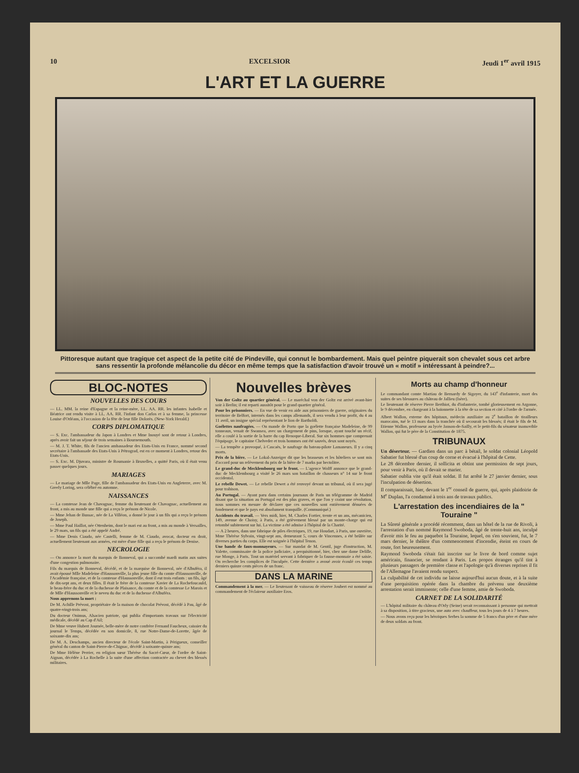10 EXCELSIOR Jeudi 1<sup>er</sup> avril 1915
L'ART ET LA GUERRE
Pittoresque autant que tragique cet aspect de la petite cité de Pindeville, qui connut le bombardement. Mais quel peintre piquerait son chevalet sous cet arbre sans ressentir la profonde mélancolie du décor en même temps que la satisfaction d'avoir trouvé un « motif » intéressant à peindre?...
BLOC-NOTES
NOUVELLES DES COURS
— LL. MM. la reine d'Espagne et la reine-mère, LL. AA. RR. les infantes Isabelle et Béatrice ont rendu visite à LL. AA. RR. l'infant don Carlos et à sa femme, la princesse Louise d'Orléans, à l'occasion de la fête de leur fille Dolorès. (New-York Herald.)
CORPS DIPLOMATIQUE
— S. Exc. l'ambassadeur du Japon à Londres et Mme Inouyé sont de retour à Londres, après avoir fait un séjour de trois semaines à Bournemouth.
— M. J. T. White, fils de l'ancien ambassadeur des Etats-Unis en France, nommé second secrétaire à l'ambassade des Etats-Unis à Pétrograd, est en ce moment à Londres, retour des Etats-Unis.
— S. Exc. M. Djuvara, ministre de Roumanie à Bruxelles, a quitté Paris, où il était venu passer quelques jours.
MARIAGES
— Le mariage de Mlle Page, fille de l'ambassadeur des Etats-Unis en Angleterre, avec M. Greely Loring, sera célébré en automne.
NAISSANCES
— La comtesse Jean de Chavagnac, femme du lieutenant de Chavagnac, actuellement au front, a mis au monde une fille qui a reçu le prénom de Nicole.
— Mme Jehan de Bussac, née de La Villéon, a donné le jour à un fils qui a reçu le prénom de Joseph.
— Mme Paul Haillot, née Ottenheim, dont le mari est au front, a mis au monde à Versailles, le 29 mars, un fils qui a été appelé André.
— Mme Denis Ciaudo, née Castelli, femme de M. Ciaudo, avocat, docteur en droit, actuellement lieutenant aux armées, est mère d'une fille qui a reçu le prénom de Denise.
NECROLOGIE
— On annonce la mort du marquis de Bonneval, qui a succombé mardi matin aux suites d'une congestion pulmonaire.
Fils du marquis de Bonneval, décédé, et de la marquise de Bonneval, née d'Albuféra, il avait épousé Mlle Madeleine d'Haussonville, la plus jeune fille du comte d'Haussonville, de l'Académie française, et de la comtesse d'Haussonville, dont il eut trois enfants : un fils, âgé de dix-sept ans, et deux filles. Il était le frère de la comtesse Xavier de La Rochefoucauld, le beau-frère du duc et de la duchesse de Plaisance, du comte et de la comtesse Le Marois et de Mlle d'Haussonville et le neveu du duc et de la duchesse d'Albuféra.
Nous apprenons la mort :
De M. Achille Prévost, propriétaire de la maison de chocolat Prévost, décédé à Pau, âgé de quatre-vingt-trois ans;
Du docteur Onimus, Alsacien patriote, qui publia d'importants travaux sur l'électricité médicale, décédé au Cap d'Ail;
De Mme veuve Hubert Journée, belle-mère de notre confrère Fernand Faucheux, caissier du journal le Temps, décédée en son domicile, 8, rue Notre-Dame-de-Lorette, âgée de soixante-dix ans;
De M. A. Deschamps, ancien directeur de l'école Saint-Martin, à Périgueux, conseiller général du canton de Saint-Pierre-de-Chignac, décédé à soixante-quinze ans;
De Mme Hélène Perrier, en religion sœur Thérèse du Sacré-Cœur, de l'ordre de Saint-Aignan, décédée à La Rochelle à la suite d'une affection contractée au chevet des blessés militaires.
Nouvelles brèves
Von der Goltz au quartier général. — Le maréchal von der Goltz est arrivé avant-hier soir à Berlin; il est reparti aussitôt pour le grand quartier général.
Pour les prisonniers. — En vue de venir en aide aux prisonniers de guerre, originaires du territoire de Belfort, internés dans les camps allemands, il sera vendu à leur profit, du 4 au 11 avril, un insigne spécial représentant le lion de Bartholdi.
Goélettes naufragées. — On mande de Porto que la goélette française Madeleine, de 99 tonneaux, venait de Swansea, avec un chargement de pins, lorsque, ayant touché un récif, elle a coulé à la sortie de la barre du cap Renoque-Liberal. Sur six hommes que comprenait l'équipage, le capitaine Chelveder et trois hommes ont été sauvés, deux sont noyés.
— La tempête a provoqué, à Cascaès, le naufrage du bateau-pilote Lamaneurs. Il y a cinq morts.
Prix de la bière. — Le Lokal-Anzeiger dit que les brasseurs et les hôteliers se sont mis d'accord pour un relèvement du prix de la bière de 7 marks par hectolitre.
Le grand-duc de Mecklembourg sur le front. — L'agence Wolff annonce que le grand-duc de Mecklembourg a visité le 26 mars son bataillon de chasseurs n° 14 sur le front occidental.
Le rebelle Dewet. — Le rebelle Dewet a été renvoyé devant un tribunal, où il sera jugé pour trahison.
Au Portugal. — Ayant paru dans certains journaux de Paris un télégramme de Madrid disant que la situation au Portugal est des plus graves, et que l'on y craint une révolution, nous sommes en mesure de déclarer que ces nouvelles sont entièrement dénuées de fondement et que le pays est absolument tranquille. (Communiqué.)
Accidents du travail. — Vers midi, hier, M. Charles Fortier, trente et un ans, mécanicien, 149, avenue de Choisy, à Paris, a été grièvement blessé par un monte-charge qui est retombé subitement sur lui. La victime a été admise à l'hôpital de la Charité.
— A 2 heures, dans une fabrique de piles électriques, 19, rue Houdart, à Paris, une ouvrière, Mme Thérèse Sylvain, vingt-sept ans, demeurant 5, cours de Vincennes, a été brûlée sur diverses parties du corps. Elle est soignée à l'hôpital Tenon.
Une bande de faux-monnayeurs. — Sur mandat de M. Gentil, juge d'instruction, M. Valette, commissaire de la police judiciaire, a perquisitionné, hier, chez une dame Delille, rue Monge, à Paris. Tout un matériel servant à fabriquer de la fausse-monnaie a été saisie. On recherche les complices de l'inculpée. Cette dernière a avoué avoir écoulé ces temps derniers quinze cents pièces de un franc.
DANS LA MARINE
Commandement à la mer. — Le lieutenant de vaisseau de réserve Joubert est nommé au commandement de l'éclaireur auxiliaire Eros.
Morts au champ d'honneur
Le commandant comte Martiau de Bernardy de Sigoyer, du 143<sup>e</sup> d'infanterie, mort des suites de ses blessures au château de Jallieu (Isère).
Le lieutenant de réserve Pierre Berthiot, du d'infanterie, tombé glorieusement en Argonne, le 9 décembre, en chargeant à la baïonnette à la tête de sa section et cité à l'ordre de l'armée.
Albert Wallon, externe des hôpitaux, médecin auxiliaire au 2<sup>e</sup> bataillon de tirailleurs marocains, tué le 13 mars dans la tranchée où il secourait les blessés; il était le fils de M. Etienne Wallon, professeur au lycée Janson-de-Sailly, et le petit-fils du sénateur inamovible Wallon, qui fut le père de la Constitution de 1875.
TRIBUNAUX
Un déserteur. — Gardien dans un parc à bétail, le soldat colonial Léopold Sabatier fut blessé d'un coup de corne et évacué à l'hôpital de Cette.
Le 28 décembre dernier, il sollicita et obtint une permission de sept jours, pour venir à Paris, où il devait se marier.
Sabatier oublia vite qu'il était soldat. Il fut arrêté le 27 janvier dernier, sous l'inculpation de désertion.
Il comparaissait, hier, devant le 1<sup>er</sup> conseil de guerre, qui, après plaidoirie de M<sup>e</sup> Duplan, l'a condamné à trois ans de travaux publics.
L'arrestation des incendiaires de la " Touraine "
La Sûreté générale a procédé récemment, dans un hôtel de la rue de Rivoli, à l'arrestation d'un nommé Raymond Swoboda, âgé de trente-huit ans, inculpé d'avoir mis le feu au paquebot la Touraine, lequel, on s'en souvient, fut, le 7 mars dernier, le théâtre d'un commencement d'incendie, éteint en cours de route, fort heureusement.
Raymond Swoboda s'était fait inscrire sur le livre de bord comme sujet américain, financier, se rendant à Paris. Les propos étranges qu'il tint à plusieurs passagers de première classe et l'apologie qu'à diverses reprises il fit de l'Allemagne l'avaient rendu suspect.
La culpabilité de cet individu ne laisse aujourd'hui aucun doute, et à la suite d'une perquisition opérée dans la chambre du prévenu une deuxième arrestation serait imminente; celle d'une femme, amie de Swoboda.
CARNET DE LA SOLIDARITÉ
— L'hôpital militaire du château d'Orly (Seine) serait reconnaissant à personne qui mettrait à sa disposition, à titre gracieux, une auto avec chauffeur, tous les jours de 4 à 7 heures.
— Nous avons reçu pour les héroïques Serbes la somme de 5 francs d'un père et d'une mère de deux soldats au front.